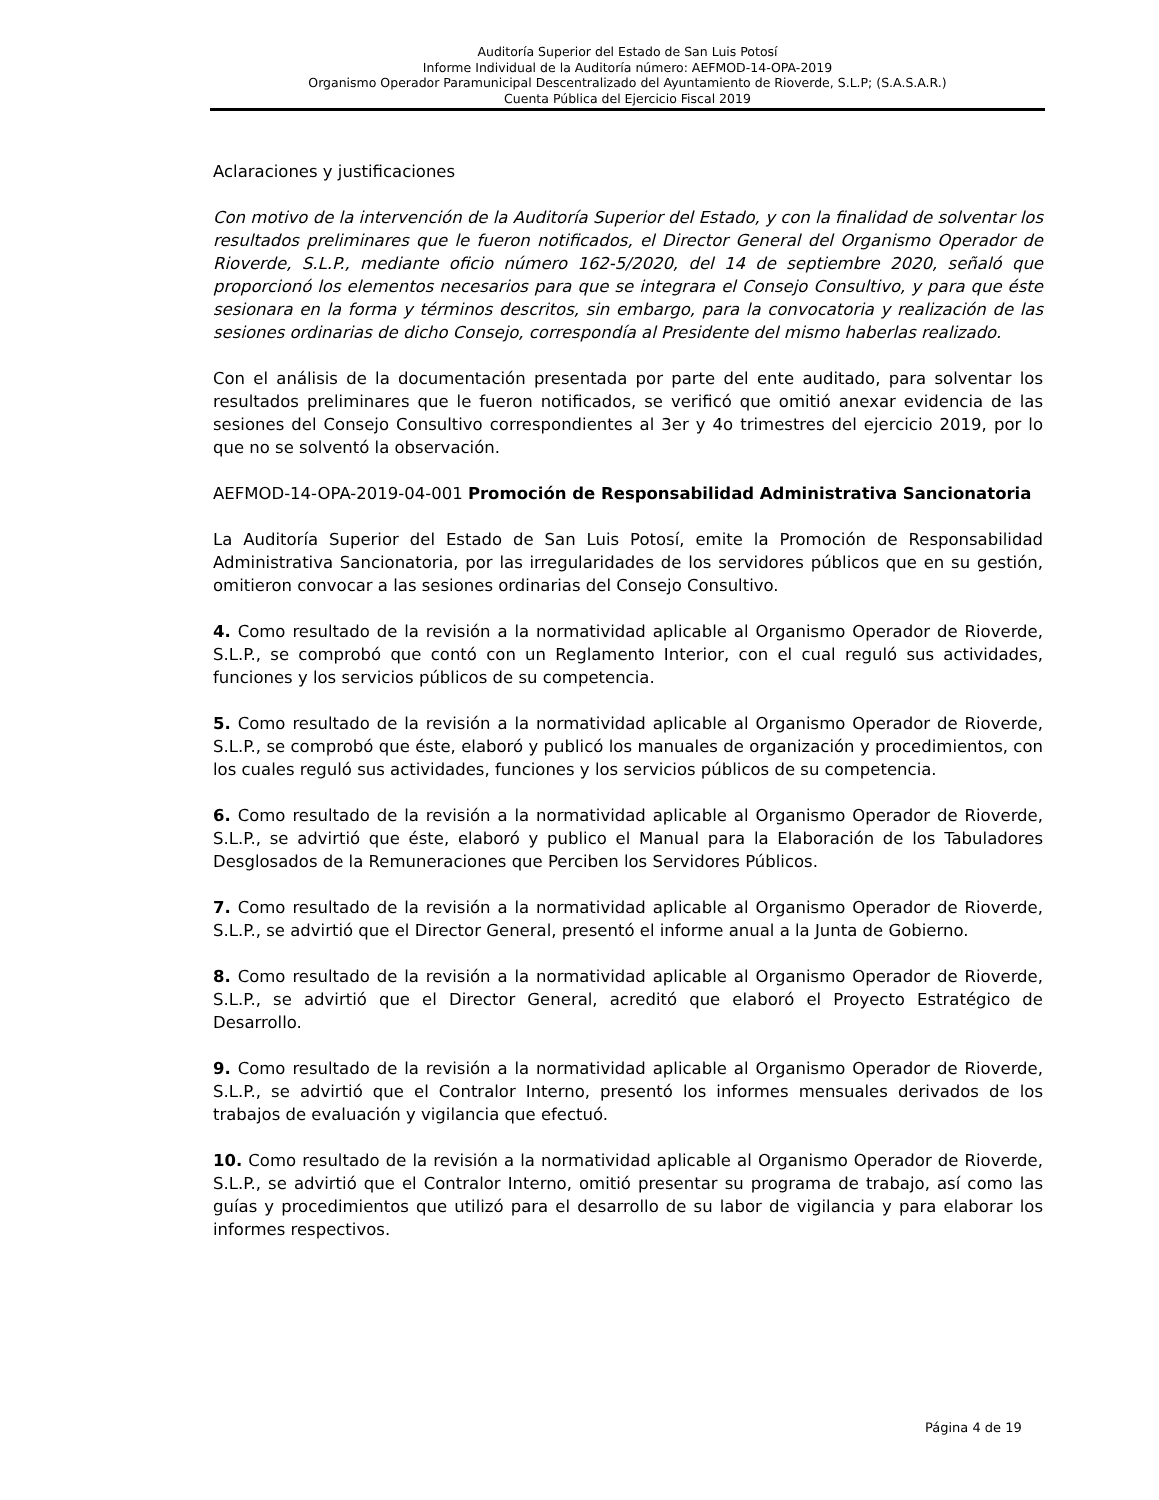Auditoría Superior del Estado de San Luis Potosí
Informe Individual de la Auditoría número: AEFMOD-14-OPA-2019
Organismo Operador Paramunicipal Descentralizado del Ayuntamiento de Rioverde, S.L.P; (S.A.S.A.R.)
Cuenta Pública del Ejercicio Fiscal 2019
Aclaraciones y justificaciones
Con motivo de la intervención de la Auditoría Superior del Estado, y con la finalidad de solventar los resultados preliminares que le fueron notificados, el Director General del Organismo Operador de Rioverde, S.L.P., mediante oficio número 162-5/2020, del 14 de septiembre 2020, señaló que proporcionó los elementos necesarios para que se integrara el Consejo Consultivo, y para que éste sesionara en la forma y términos descritos, sin embargo, para la convocatoria y realización de las sesiones ordinarias de dicho Consejo, correspondía al Presidente del mismo haberlas realizado.
Con el análisis de la documentación presentada por parte del ente auditado, para solventar los resultados preliminares que le fueron notificados, se verificó que omitió anexar evidencia de las sesiones del Consejo Consultivo correspondientes al 3er y 4o trimestres del ejercicio 2019, por lo que no se solventó la observación.
AEFMOD-14-OPA-2019-04-001 Promoción de Responsabilidad Administrativa Sancionatoria
La Auditoría Superior del Estado de San Luis Potosí, emite la Promoción de Responsabilidad Administrativa Sancionatoria, por las irregularidades de los servidores públicos que en su gestión, omitieron convocar a las sesiones ordinarias del Consejo Consultivo.
4. Como resultado de la revisión a la normatividad aplicable al Organismo Operador de Rioverde, S.L.P., se comprobó que contó con un Reglamento Interior, con el cual reguló sus actividades, funciones y los servicios públicos de su competencia.
5. Como resultado de la revisión a la normatividad aplicable al Organismo Operador de Rioverde, S.L.P., se comprobó que éste, elaboró y publicó los manuales de organización y procedimientos, con los cuales reguló sus actividades, funciones y los servicios públicos de su competencia.
6. Como resultado de la revisión a la normatividad aplicable al Organismo Operador de Rioverde, S.L.P., se advirtió que éste, elaboró y publico el Manual para la Elaboración de los Tabuladores Desglosados de la Remuneraciones que Perciben los Servidores Públicos.
7. Como resultado de la revisión a la normatividad aplicable al Organismo Operador de Rioverde, S.L.P., se advirtió que el Director General, presentó el informe anual a la Junta de Gobierno.
8. Como resultado de la revisión a la normatividad aplicable al Organismo Operador de Rioverde, S.L.P., se advirtió que el Director General, acreditó que elaboró el Proyecto Estratégico de Desarrollo.
9. Como resultado de la revisión a la normatividad aplicable al Organismo Operador de Rioverde, S.L.P., se advirtió que el Contralor Interno, presentó los informes mensuales derivados de los trabajos de evaluación y vigilancia que efectuó.
10. Como resultado de la revisión a la normatividad aplicable al Organismo Operador de Rioverde, S.L.P., se advirtió que el Contralor Interno, omitió presentar su programa de trabajo, así como las guías y procedimientos que utilizó para el desarrollo de su labor de vigilancia y para elaborar los informes respectivos.
Página 4 de 19